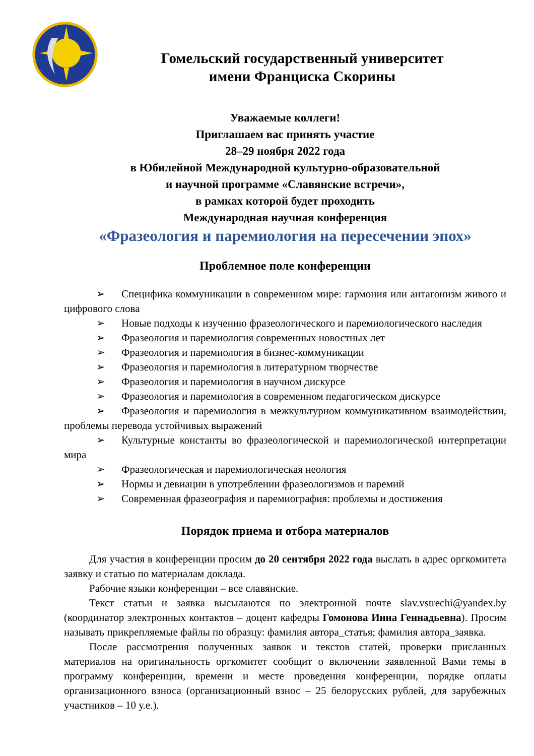Гомельский государственный университет
имени Франциска Скорины
Уважаемые коллеги!
Приглашаем вас принять участие
28–29 ноября 2022 года
в Юбилейной Международной культурно-образовательной
и научной программе «Славянские встречи»,
в рамках которой будет проходить
Международная научная конференция
«Фразеология и паремиология на пересечении эпох»
Проблемное поле конференции
➢ Специфика коммуникации в современном мире: гармония или антагонизм живого и цифрового слова
➢ Новые подходы к изучению фразеологического и паремиологического наследия
➢ Фразеология и паремиология современных новостных лет
➢ Фразеология и паремиология в бизнес-коммуникации
➢ Фразеология и паремиология в литературном творчестве
➢ Фразеология и паремиология в научном дискурсе
➢ Фразеология и паремиология в современном педагогическом дискурсе
➢ Фразеология и паремиология в межкультурном коммуникативном взаимодействии, проблемы перевода устойчивых выражений
➢ Культурные константы во фразеологической и паремиологической интерпретации мира
➢ Фразеологическая и паремиологическая неология
➢ Нормы и девиации в употреблении фразеологизмов и паремий
➢ Современная фразеография и паремиография: проблемы и достижения
Порядок приема и отбора материалов
Для участия в конференции просим до 20 сентября 2022 года выслать в адрес оргкомитета заявку и статью по материалам доклада.
Рабочие языки конференции – все славянские.
Текст статьи и заявка высылаются по электронной почте slav.vstrechi@yandex.by (координатор электронных контактов – доцент кафедры Гомонова Инна Геннадьевна). Просим называть прикрепляемые файлы по образцу: фамилия автора_статья; фамилия автора_заявка.
После рассмотрения полученных заявок и текстов статей, проверки присланных материалов на оригинальность оргкомитет сообщит о включении заявленной Вами темы в программу конференции, времени и месте проведения конференции, порядке оплаты организационного взноса (организационный взнос – 25 белорусских рублей, для зарубежных участников – 10 у.е.).